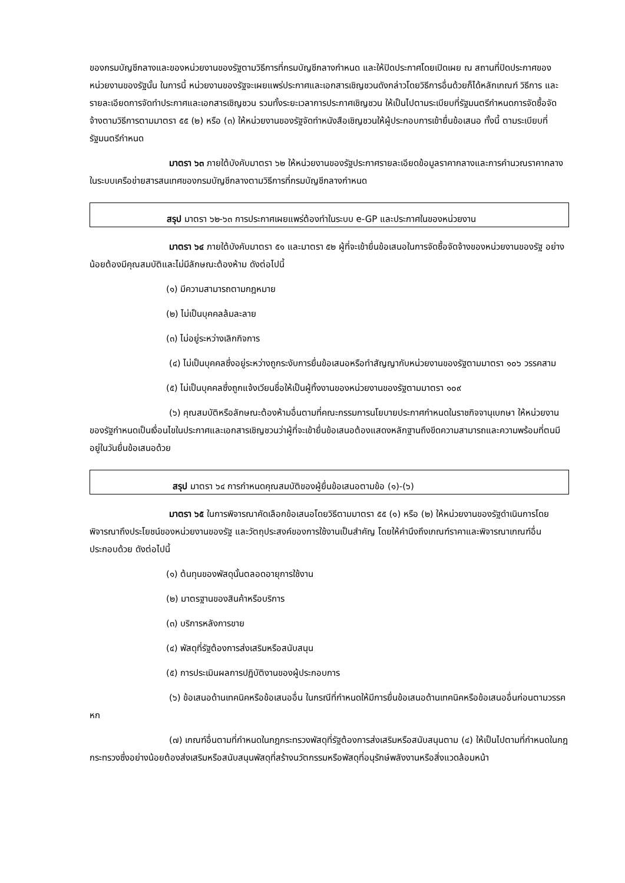ของกรมบัญชีกลางและของหน่วยงานของรัฐตามวิธีการที่กรมบัญชีกลางกำหนด และให้ปิดประกาศโดยเปิดเผย ณ สถานที่ปิดประกาศของหน่วยงานของรัฐนั้น ในการนี้ หน่วยงานของรัฐจะเผยแพร่ประกาศและเอกสารเชิญชวนดังกล่าวโดยวิธีการอื่นด้วยก็ได้หลักเกณฑ์ วิธีการ และรายละเอียดการจัดทำประกาศและเอกสารเชิญชวน รวมทั้งระยะเวลาการประกาศเชิญชวน ให้เป็นไปตามระเบียบที่รัฐมนตรีกำหนดการจัดซื้อจัดจ้างตามวิธีการตามมาตรา ๕๕ (๒) หรือ (๓) ให้หน่วยงานของรัฐจัดทำหนังสือเชิญชวนให้ผู้ประกอบการเข้ายื่นข้อเสนอ ทั้งนี้ ตามระเบียบที่รัฐมนตรีกำหนด
มาตรา ๖๓ ภายใต้บังคับมาตรา ๖๒ ให้หน่วยงานของรัฐประกาศรายละเอียดข้อมูลราคากลางและการคำนวณราคากลางในระบบเครือข่ายสารสนเทศของกรมบัญชีกลางตามวิธีการที่กรมบัญชีกลางกำหนด
สรุป มาตรา ๖๒-๖๓ การประกาศเผยแพร่ต้องทำในระบบ e-GP และประกาศในของหน่วยงาน
มาตรา ๖๔ ภายใต้บังคับมาตรา ๕๑ และมาตรา ๕๒ ผู้ที่จะเข้ายื่นข้อเสนอในการจัดซื้อจัดจ้างของหน่วยงานของรัฐ อย่างน้อยต้องมีคุณสมบัติและไม่มีลักษณะต้องห้าม ดังต่อไปนี้
(๑) มีความสามารถตามกฎหมาย
(๒) ไม่เป็นบุคคลล้มละลาย
(๓) ไม่อยู่ระหว่างเลิกกิจการ
(๔) ไม่เป็นบุคคลซึ่งอยู่ระหว่างถูกระงับการยื่นข้อเสนอหรือทำสัญญากับหน่วยงานของรัฐตามมาตรา ๑๐๖ วรรคสาม
(๕) ไม่เป็นบุคคลซึ่งถูกแจ้งเวียนชื่อให้เป็นผู้ทิ้งงานของหน่วยงานของรัฐตามมาตรา ๑๐๙
(๖) คุณสมบัติหรือลักษณะต้องห้ามอื่นตามที่คณะกรรมการนโยบายประกาศกำหนดในราชกิจจานุเบกษา ให้หน่วยงานของรัฐกำหนดเป็นเงื่อนไขในประกาศและเอกสารเชิญชวนว่าผู้ที่จะเข้ายื่นข้อเสนอต้องแสดงหลักฐานถึงขีดความสามารถและความพร้อมที่ตนมีอยู่ในวันยื่นข้อเสนอด้วย
สรุป มาตรา ๖๔ การกำหนดคุณสมบัติของผู้ยื่นข้อเสนอตามข้อ (๑)-(๖)
มาตรา ๖๕ ในการพิจารณาคัดเลือกข้อเสนอโดยวิธีตามมาตรา ๕๕ (๑) หรือ (๒) ให้หน่วยงานของรัฐดำเนินการโดยพิจารณาถึงประโยชน์ของหน่วยงานของรัฐ และวัตถุประสงค์ของการใช้งานเป็นสำคัญ โดยให้คำนึงถึงเกณฑ์ราคาและพิจารณาเกณฑ์อื่นประกอบด้วย ดังต่อไปนี้
(๑) ต้นทุนของพัสดุนั้นตลอดอายุการใช้งาน
(๒) มาตรฐานของสินค้าหรือบริการ
(๓) บริการหลังการขาย
(๔) พัสดุที่รัฐต้องการส่งเสริมหรือสนับสนุน
(๕) การประเมินผลการปฏิบัติงานของผู้ประกอบการ
(๖) ข้อเสนอด้านเทคนิคหรือข้อเสนออื่น ในกรณีที่กำหนดให้มีการยื่นข้อเสนอด้านเทคนิคหรือข้อเสนออื่นก่อนตามวรรคหก
(๗) เกณฑ์อื่นตามที่กำหนดในกฎกระทรวงพัสดุที่รัฐต้องการส่งเสริมหรือสนับสนุนตาม (๔) ให้เป็นไปตามที่กำหนดในกฎกระทรวงซึ่งอย่างน้อยต้องส่งเสริมหรือสนับสนุนพัสดุที่สร้างนวัตกรรมหรือพัสดุที่อนุรักษ์พลังงานหรือสิ่งแวดล้อมหน้า